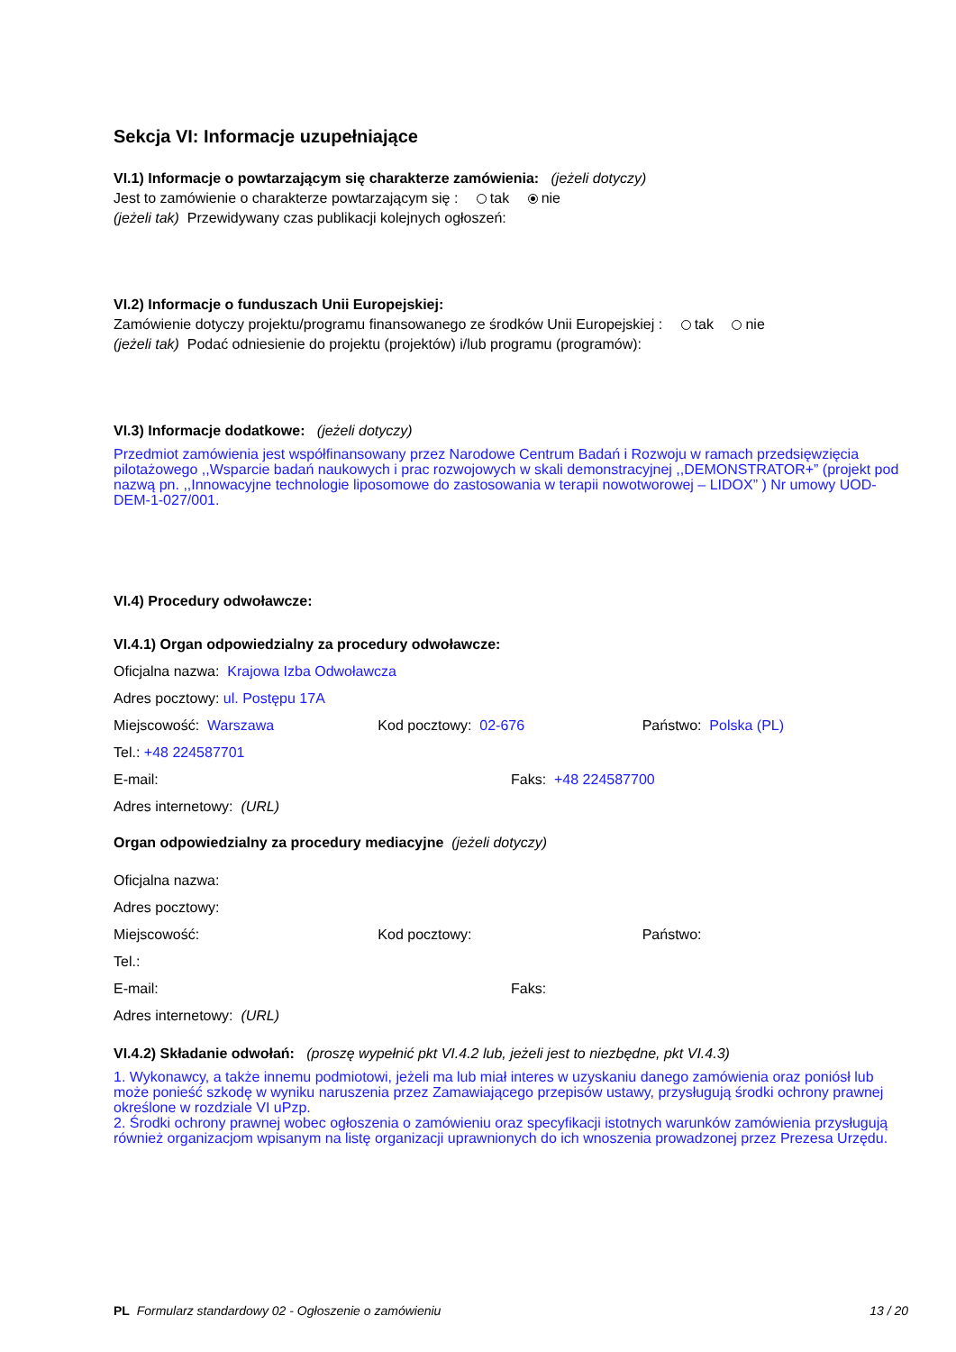Sekcja VI: Informacje uzupełniające
VI.1) Informacje o powtarzającym się charakterze zamówienia: (jeżeli dotyczy)
Jest to zamówienie o charakterze powtarzającym się : tak nie
(jeżeli tak) Przewidywany czas publikacji kolejnych ogłoszeń:
VI.2) Informacje o funduszach Unii Europejskiej:
Zamówienie dotyczy projektu/programu finansowanego ze środków Unii Europejskiej : tak nie
(jeżeli tak) Podać odniesienie do projektu (projektów) i/lub programu (programów):
VI.3) Informacje dodatkowe: (jeżeli dotyczy)
Przedmiot zamówienia jest współfinansowany przez Narodowe Centrum Badań i Rozwoju w ramach przedsięwzięcia pilotażowego ,,Wsparcie badań naukowych i prac rozwojowych w skali demonstracyjnej ,,DEMONSTRATOR+” (projekt pod nazwą pn. ,,Innowacyjne technologie liposomowe do zastosowania w terapii nowotworowej – LIDOX” ) Nr umowy UOD-DEM-1-027/001.
VI.4) Procedury odwoławcze:
VI.4.1) Organ odpowiedzialny za procedury odwoławcze:
Oficjalna nazwa: Krajowa Izba Odwoławcza
Adres pocztowy: ul. Postępu 17A
Miejscowość: Warszawa Kod pocztowy: 02-676 Państwo: Polska (PL)
Tel.: +48 224587701
E-mail: Faks: +48 224587700
Adres internetowy: (URL)
Organ odpowiedzialny za procedury mediacyjne (jeżeli dotyczy)
Oficjalna nazwa:
Adres pocztowy:
Miejscowość: Kod pocztowy: Państwo:
Tel.:
E-mail: Faks:
Adres internetowy: (URL)
VI.4.2) Składanie odwołań: (proszę wypełnić pkt VI.4.2 lub, jeżeli jest to niezbędne, pkt VI.4.3)
1. Wykonawcy, a także innemu podmiotowi, jeżeli ma lub miał interes w uzyskaniu danego zamówienia oraz poniósł lub może ponieść szkodę w wyniku naruszenia przez Zamawiającego przepisów ustawy, przysługują środki ochrony prawnej określone w rozdziale VI uPzp.
2. Środki ochrony prawnej wobec ogłoszenia o zamówieniu oraz specyfikacji istotnych warunków zamówienia przysługują również organizacjom wpisanym na listę organizacji uprawnionych do ich wnoszenia prowadzonej przez Prezesa Urzędu.
PL Formularz standardowy 02 - Ogłoszenie o zamówieniu 13 / 20